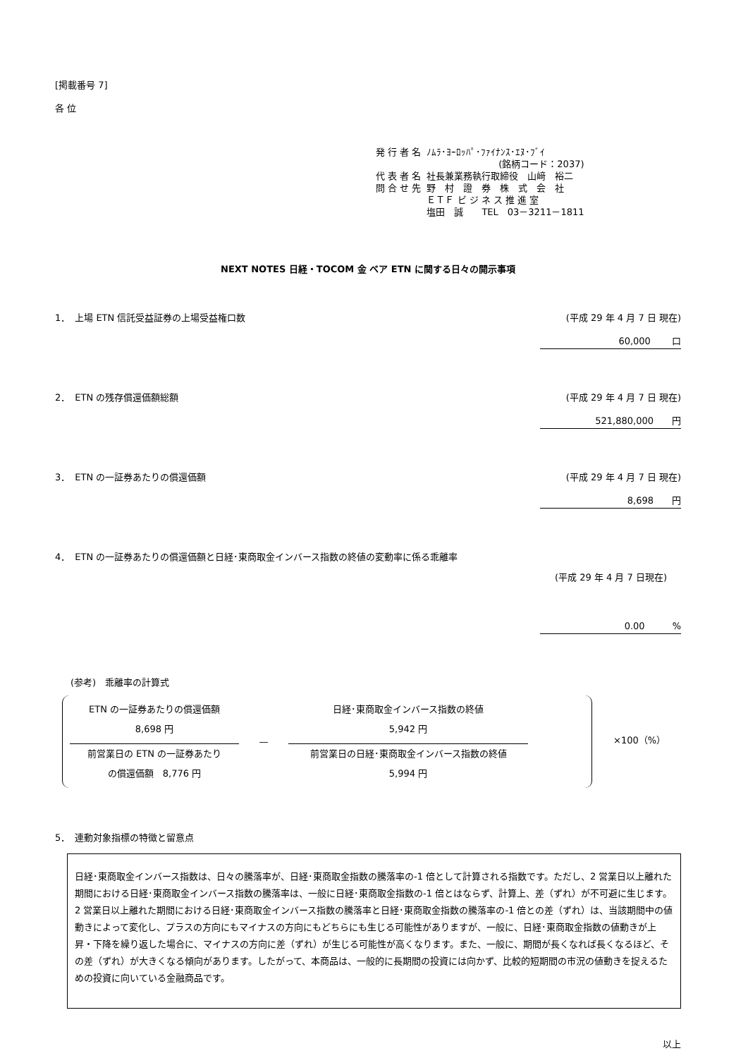[掲載番号 7]
各 位
| 発 行 者 名 | ﾉﾑﾗ･ﾖｰﾛｯﾊﾟ･ﾌｧｲﾅﾝｽ･ｴﾇ･ﾌﾞｲ (銘柄コード：2037) |
| 代 表 者 名 | 社長兼業務執行取締役 山﨑 裕二 |
| 問 合 せ 先 | 野 村 證 券 株 式 会 社 ＥＴＦ ビ ジ ネ ス 推 進 室 塩田 誠 TEL 03－3211－1811 |
NEXT NOTES 日経・TOCOM 金 ベア ETN に関する日々の開示事項
1．　上場 ETN 信託受益証券の上場受益権口数 (平成 29 年 4 月 7 日 現在)
60,000　　 口
2．　ETN の残存償還価額総額 (平成 29 年 4 月 7 日 現在)
521,880,000　　円
3．　ETN の一証券あたりの償還価額 (平成 29 年 4 月 7 日 現在)
8,698　　円
4．　ETN の一証券あたりの償還価額と日経･東商取金インバース指数の終値の変動率に係る乖離率
(平成 29 年 4 月 7 日現在)
0.00　　　%
(参考)　乖離率の計算式
ETN の一証券あたりの償還価額
8,698 円
前営業日の ETN の一証券あたり
の償還価額　8,776 円
—
日経･東商取金インバース指数の終値
5,942 円
前営業日の日経･東商取金インバース指数の終値
5,994 円
×100（%）
5．　連動対象指標の特徴と留意点
日経･東商取金インバース指数は、日々の騰落率が、日経･東商取金指数の騰落率の-1 倍として計算される指数です。ただし、2 営業日以上離れた期間における日経･東商取金インバース指数の騰落率は、一般に日経･東商取金指数の-1 倍とはならず、計算上、差（ずれ）が不可避に生じます。
2 営業日以上離れた期間における日経･東商取金インバース指数の騰落率と日経･東商取金指数の騰落率の-1 倍との差（ずれ）は、当該期間中の値動きによって変化し、プラスの方向にもマイナスの方向にもどちらにも生じる可能性がありますが、一般に、日経･東商取金指数の値動きが上昇・下降を繰り返した場合に、マイナスの方向に差（ずれ）が生じる可能性が高くなります。また、一般に、期間が長くなれば長くなるほど、その差（ずれ）が大きくなる傾向があります。したがって、本商品は、一般的に長期間の投資には向かず、比較的短期間の市況の値動きを捉えるための投資に向いている金融商品です。
以上